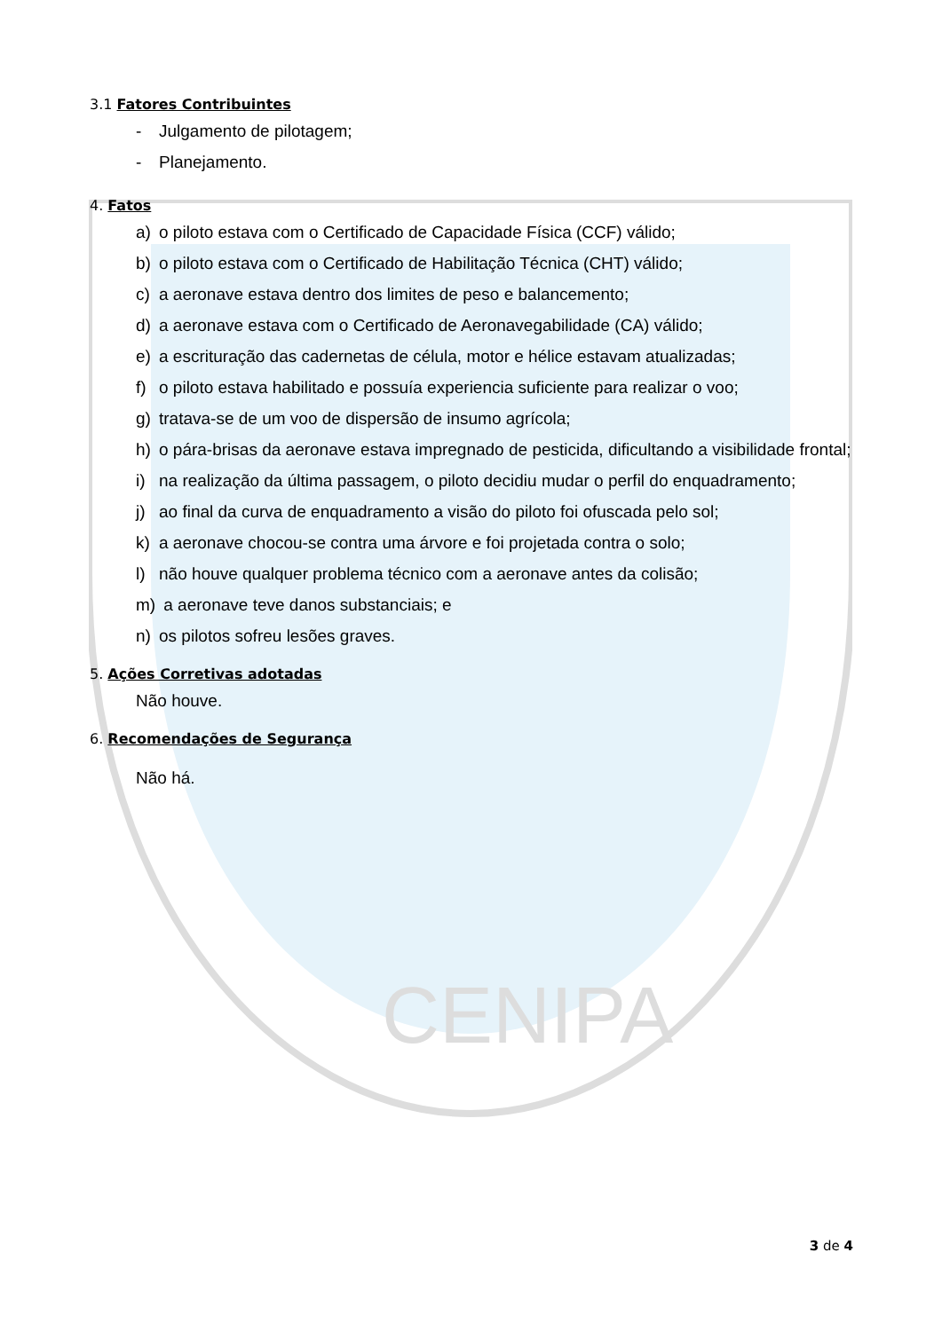CENIPA
3.1 Fatores Contribuintes
- Julgamento de pilotagem;
- Planejamento.
4. Fatos
a) o piloto estava com o Certificado de Capacidade Física (CCF) válido;
b) o piloto estava com o Certificado de Habilitação Técnica (CHT) válido;
c) a aeronave estava dentro dos limites de peso e balancemento;
d) a aeronave estava com o Certificado de Aeronavegabilidade (CA) válido;
e) a escrituração das cadernetas de célula, motor e hélice estavam atualizadas;
f) o piloto estava habilitado e possuía experiencia suficiente para realizar o voo;
g) tratava-se de um voo de dispersão de insumo agrícola;
h) o pára-brisas da aeronave estava impregnado de pesticida, dificultando a visibilidade frontal;
i) na realização da última passagem, o piloto decidiu mudar o perfil do enquadramento;
j) ao final da curva de enquadramento a visão do piloto foi ofuscada pelo sol;
k) a aeronave chocou-se contra uma árvore e foi projetada contra o solo;
l) não houve qualquer problema técnico com a aeronave antes da colisão;
m) a aeronave teve danos substanciais; e
n) os pilotos sofreu lesões graves.
5. Ações Corretivas adotadas
Não houve.
6. Recomendações de Segurança
Não há.
3 de 4